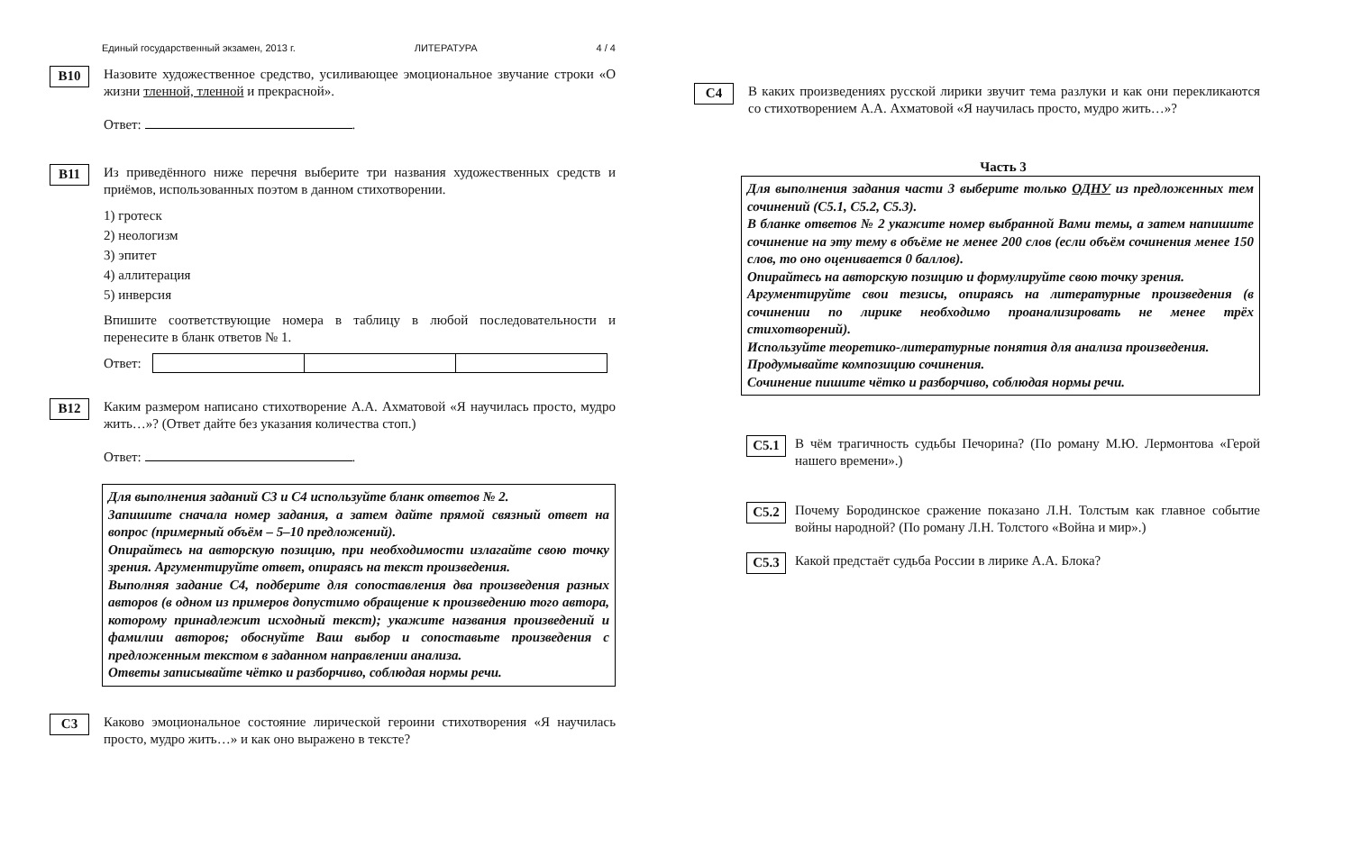Единый государственный экзамен, 2013 г. ЛИТЕРАТУРА 4 / 4
B10
Назовите художественное средство, усиливающее эмоциональное звучание строки «О жизни тленной, тленной и прекрасной».
Ответ: .
B11
Из приведённого ниже перечня выберите три названия художественных средств и приёмов, использованных поэтом в данном стихотворении.
1) гротеск
2) неологизм
3) эпитет
4) аллитерация
5) инверсия
Впишите соответствующие номера в таблицу в любой последовательности и перенесите в бланк ответов № 1.
Ответ:
B12
Каким размером написано стихотворение А.А. Ахматовой «Я научилась просто, мудро жить…»? (Ответ дайте без указания количества стоп.)
Ответ: .
Для выполнения заданий С3 и С4 используйте бланк ответов № 2.
Запишите сначала номер задания, а затем дайте прямой связный ответ на вопрос (примерный объём – 5–10 предложений).
Опирайтесь на авторскую позицию, при необходимости излагайте свою точку зрения. Аргументируйте ответ, опираясь на текст произведения.
Выполняя задание С4, подберите для сопоставления два произведения разных авторов (в одном из примеров допустимо обращение к произведению того автора, которому принадлежит исходный текст); укажите названия произведений и фамилии авторов; обоснуйте Ваш выбор и сопоставьте произведения с предложенным текстом в заданном направлении анализа.
Ответы записывайте чётко и разборчиво, соблюдая нормы речи.
C3
Каково эмоциональное состояние лирической героини стихотворения «Я научилась просто, мудро жить…» и как оно выражено в тексте?
C4
В каких произведениях русской лирики звучит тема разлуки и как они перекликаются со стихотворением А.А. Ахматовой «Я научилась просто, мудро жить…»?
Часть 3
Для выполнения задания части 3 выберите только ОДНУ из предложенных тем сочинений (С5.1, С5.2, С5.3).
В бланке ответов № 2 укажите номер выбранной Вами темы, а затем напишите сочинение на эту тему в объёме не менее 200 слов (если объём сочинения менее 150 слов, то оно оценивается 0 баллов).
Опирайтесь на авторскую позицию и формулируйте свою точку зрения.
Аргументируйте свои тезисы, опираясь на литературные произведения (в сочинении по лирике необходимо проанализировать не менее трёх стихотворений).
Используйте теоретико-литературные понятия для анализа произведения.
Продумывайте композицию сочинения.
Сочинение пишите чётко и разборчиво, соблюдая нормы речи.
C5.1
В чём трагичность судьбы Печорина? (По роману М.Ю. Лермонтова «Герой нашего времени».)
C5.2
Почему Бородинское сражение показано Л.Н. Толстым как главное событие войны народной? (По роману Л.Н. Толстого «Война и мир».)
C5.3
Какой предстаёт судьба России в лирике А.А. Блока?